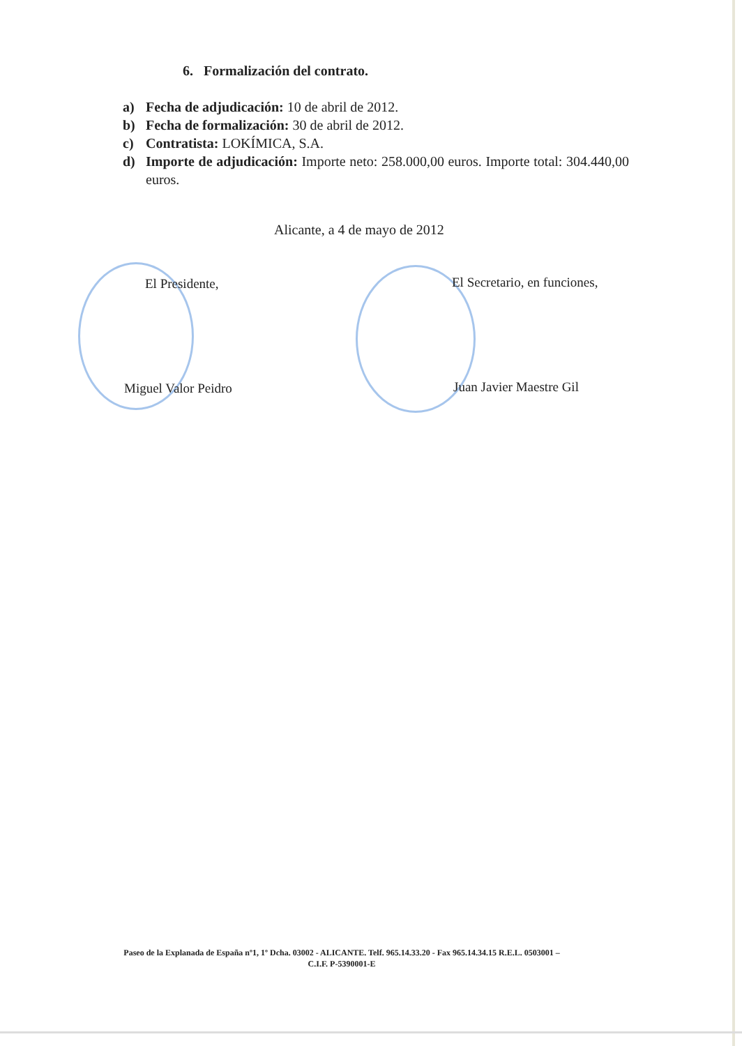6. Formalización del contrato.
a) Fecha de adjudicación: 10 de abril de 2012.
b) Fecha de formalización: 30 de abril de 2012.
c) Contratista: LOKÍMICA, S.A.
d) Importe de adjudicación: Importe neto: 258.000,00 euros. Importe total: 304.440,00 euros.
Alicante, a 4 de mayo de 2012
El Presidente, El Secretario, en funciones,
Miguel Valor Peidro Juan Javier Maestre Gil
Paseo de la Explanada de España nº1, 1º Dcha. 03002 - ALICANTE. Telf. 965.14.33.20 - Fax 965.14.34.15 R.E.L. 0503001 –
C.I.F. P-5390001-E